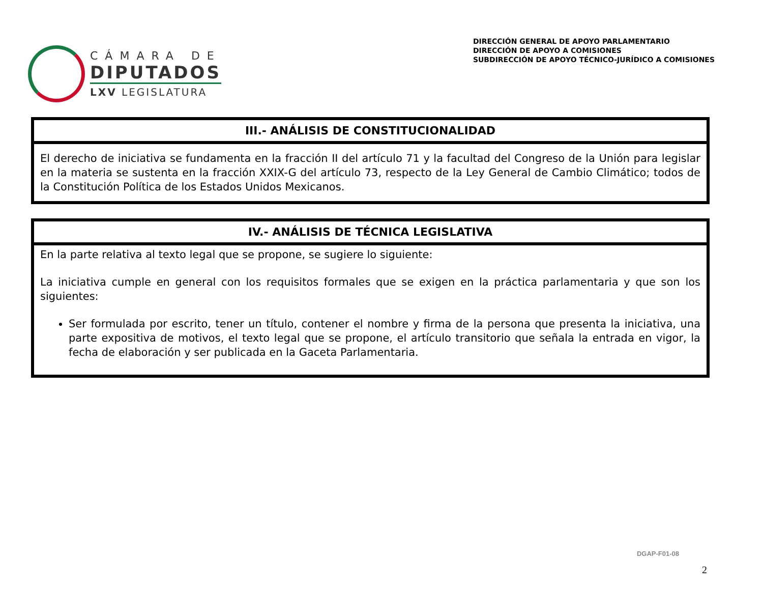CÁMARA DE
DIPUTADOS
LXV LEGISLATURA
DIRECCIÓN GENERAL DE APOYO PARLAMENTARIO
DIRECCIÓN DE APOYO A COMISIONES
SUBDIRECCIÓN DE APOYO TÉCNICO-JURÍDICO A COMISIONES
| III.- ANÁLISIS DE CONSTITUCIONALIDAD |
| --- |
| El derecho de iniciativa se fundamenta en la fracción II del artículo 71 y la facultad del Congreso de la Unión para legislar en la materia se sustenta en la fracción XXIX-G del artículo 73, respecto de la Ley General de Cambio Climático; todos de la Constitución Política de los Estados Unidos Mexicanos. |
| IV.- ANÁLISIS DE TÉCNICA LEGISLATIVA |
| --- |
| En la parte relativa al texto legal que se propone, se sugiere lo siguiente: La iniciativa cumple en general con los requisitos formales que se exigen en la práctica parlamentaria y que son los siguientes: Ser formulada por escrito, tener un título, contener el nombre y firma de la persona que presenta la iniciativa, una parte expositiva de motivos, el texto legal que se propone, el artículo transitorio que señala la entrada en vigor, la fecha de elaboración y ser publicada en la Gaceta Parlamentaria. |
DGAP-F01-08
2